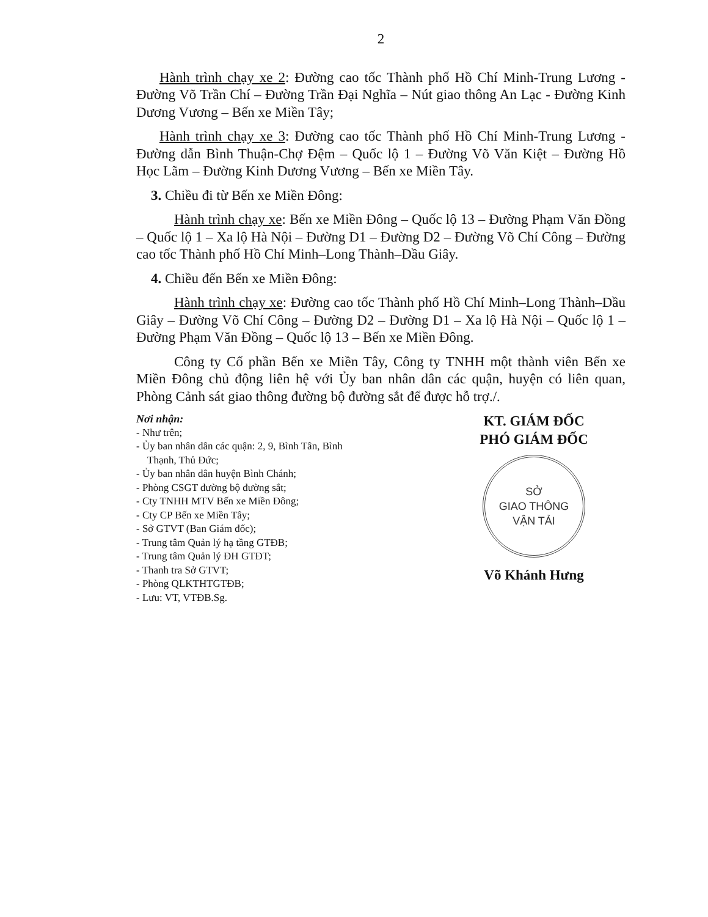2
Hành trình chạy xe 2: Đường cao tốc Thành phố Hồ Chí Minh-Trung Lương - Đường Võ Trần Chí – Đường Trần Đại Nghĩa – Nút giao thông An Lạc - Đường Kinh Dương Vương – Bến xe Miền Tây;
Hành trình chạy xe 3: Đường cao tốc Thành phố Hồ Chí Minh-Trung Lương - Đường dẫn Bình Thuận-Chợ Đệm – Quốc lộ 1 – Đường Võ Văn Kiệt – Đường Hồ Học Lãm – Đường Kinh Dương Vương – Bến xe Miền Tây.
3. Chiều đi từ Bến xe Miền Đông:
Hành trình chạy xe: Bến xe Miền Đông – Quốc lộ 13 – Đường Phạm Văn Đồng – Quốc lộ 1 – Xa lộ Hà Nội – Đường D1 – Đường D2 – Đường Võ Chí Công – Đường cao tốc Thành phố Hồ Chí Minh–Long Thành–Dầu Giây.
4. Chiều đến Bến xe Miền Đông:
Hành trình chạy xe: Đường cao tốc Thành phố Hồ Chí Minh–Long Thành–Dầu Giây – Đường Võ Chí Công – Đường D2 – Đường D1 – Xa lộ Hà Nội – Quốc lộ 1 – Đường Phạm Văn Đồng – Quốc lộ 13 – Bến xe Miền Đông.
Công ty Cổ phần Bến xe Miền Tây, Công ty TNHH một thành viên Bến xe Miền Đông chủ động liên hệ với Ủy ban nhân dân các quận, huyện có liên quan, Phòng Cảnh sát giao thông đường bộ đường sắt để được hỗ trợ./.
Nơi nhận:
- Như trên;
- Ủy ban nhân dân các quận: 2, 9, Bình Tân, Bình Thạnh, Thủ Đức;
- Ủy ban nhân dân huyện Bình Chánh;
- Phòng CSGT đường bộ đường sắt;
- Cty TNHH MTV Bến xe Miền Đông;
- Cty CP Bến xe Miền Tây;
- Sở GTVT (Ban Giám đốc);
- Trung tâm Quản lý hạ tầng GTĐB;
- Trung tâm Quản lý ĐH GTĐT;
- Thanh tra Sở GTVT;
- Phòng QLKTHTGTĐB;
- Lưu: VT, VTĐB.Sg.
KT. GIÁM ĐỐC
PHÓ GIÁM ĐỐC
SỞ
GIAO THÔNG
VẬN TẢI
Võ Khánh Hưng